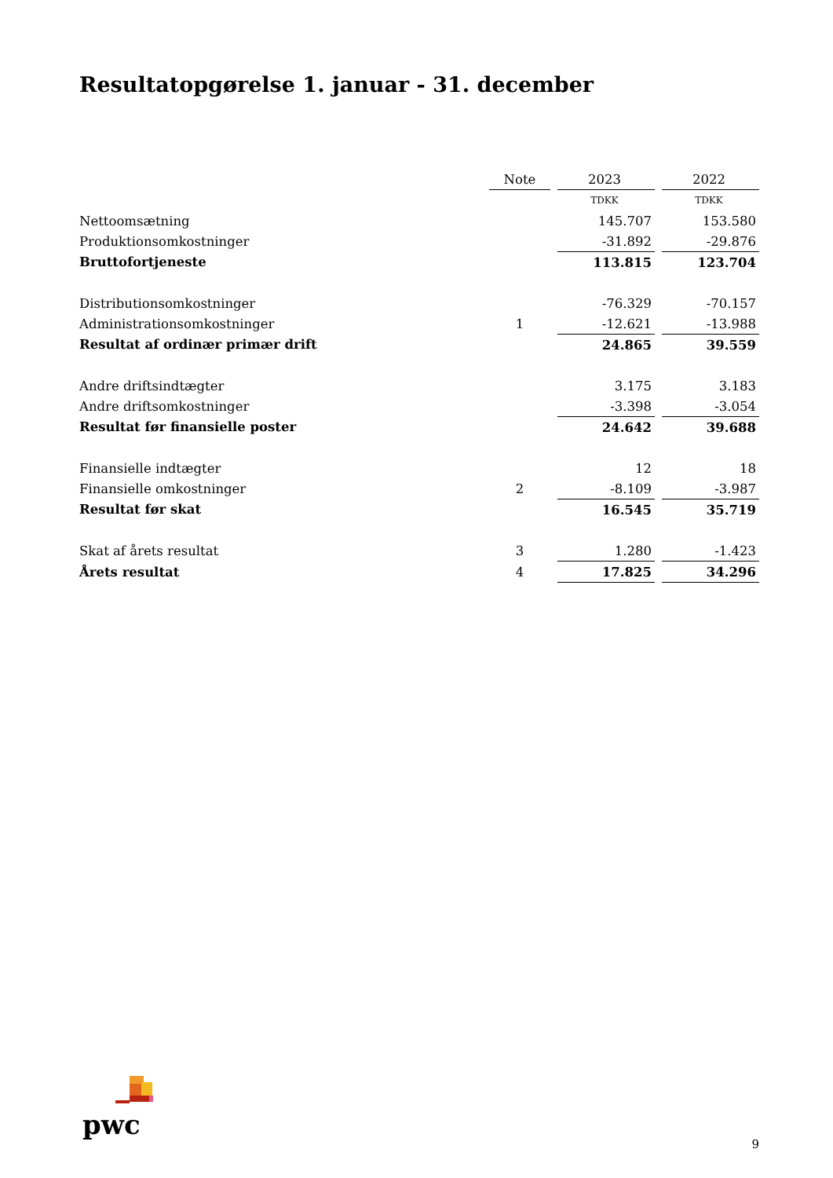Resultatopgørelse 1. januar - 31. december
| | Note | | 2023 | | 2022 |
| | | | TDKK | | TDKK |
| Nettoomsætning | | | 145.707 | | 153.580 |
| Produktionsomkostninger | | | -31.892 | | -29.876 |
| Bruttofortjeneste | | | 113.815 | | 123.704 |
| Distributionsomkostninger | | | -76.329 | | -70.157 |
| Administrationsomkostninger | 1 | | -12.621 | | -13.988 |
| Resultat af ordinær primær drift | | | 24.865 | | 39.559 |
| Andre driftsindtægter | | | 3.175 | | 3.183 |
| Andre driftsomkostninger | | | -3.398 | | -3.054 |
| Resultat før finansielle poster | | | 24.642 | | 39.688 |
| Finansielle indtægter | | | 12 | | 18 |
| Finansielle omkostninger | 2 | | -8.109 | | -3.987 |
| Resultat før skat | | | 16.545 | | 35.719 |
| Skat af årets resultat | 3 | | 1.280 | | -1.423 |
| Årets resultat | 4 | | 17.825 | | 34.296 |
pwc
9